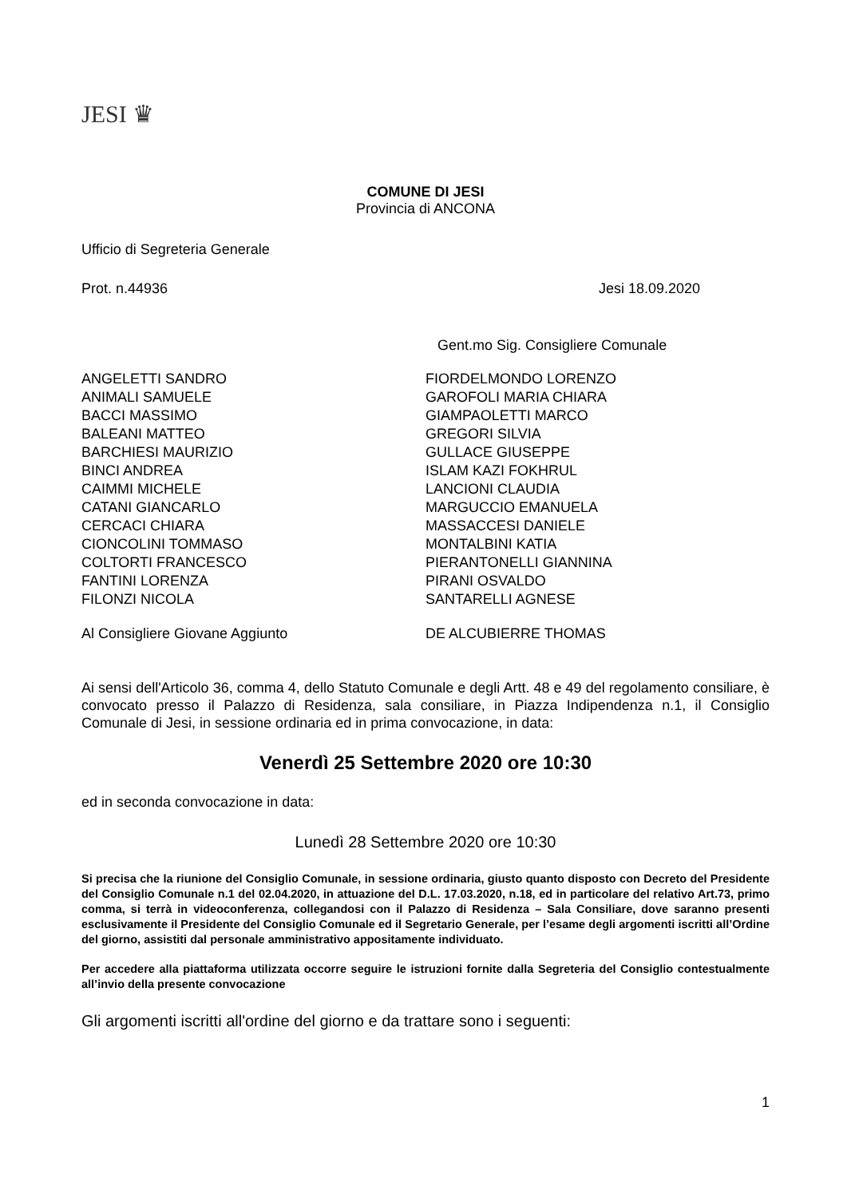JESI ♛
COMUNE DI JESI
Provincia di ANCONA
Ufficio di Segreteria Generale
Prot. n.44936 Jesi 18.09.2020
Gent.mo Sig. Consigliere Comunale
ANGELETTI SANDRO
ANIMALI SAMUELE
BACCI MASSIMO
BALEANI MATTEO
BARCHIESI MAURIZIO
BINCI ANDREA
CAIMMI MICHELE
CATANI GIANCARLO
CERCACI CHIARA
CIONCOLINI TOMMASO
COLTORTI FRANCESCO
FANTINI LORENZA
FILONZI NICOLA
FIORDELMONDO LORENZO
GAROFOLI MARIA CHIARA
GIAMPAOLETTI MARCO
GREGORI SILVIA
GULLACE GIUSEPPE
ISLAM KAZI FOKHRUL
LANCIONI CLAUDIA
MARGUCCIO EMANUELA
MASSACCESI DANIELE
MONTALBINI KATIA
PIERANTONELLI GIANNINA
PIRANI OSVALDO
SANTARELLI AGNESE
Al Consigliere Giovane Aggiunto DE ALCUBIERRE THOMAS
Ai sensi dell'Articolo 36, comma 4, dello Statuto Comunale e degli Artt. 48 e 49 del regolamento consiliare, è convocato presso il Palazzo di Residenza, sala consiliare, in Piazza Indipendenza n.1, il Consiglio Comunale di Jesi, in sessione ordinaria ed in prima convocazione, in data:
Venerdì 25 Settembre 2020 ore 10:30
ed in seconda convocazione in data:
Lunedì 28 Settembre 2020 ore 10:30
Si precisa che la riunione del Consiglio Comunale, in sessione ordinaria, giusto quanto disposto con Decreto del Presidente del Consiglio Comunale n.1 del 02.04.2020, in attuazione del D.L. 17.03.2020, n.18, ed in particolare del relativo Art.73, primo comma, si terrà in videoconferenza, collegandosi con il Palazzo di Residenza – Sala Consiliare, dove saranno presenti esclusivamente il Presidente del Consiglio Comunale ed il Segretario Generale, per l’esame degli argomenti iscritti all’Ordine del giorno, assistiti dal personale amministrativo appositamente individuato.
Per accedere alla piattaforma utilizzata occorre seguire le istruzioni fornite dalla Segreteria del Consiglio contestualmente all’invio della presente convocazione
Gli argomenti iscritti all'ordine del giorno e da trattare sono i seguenti:
1